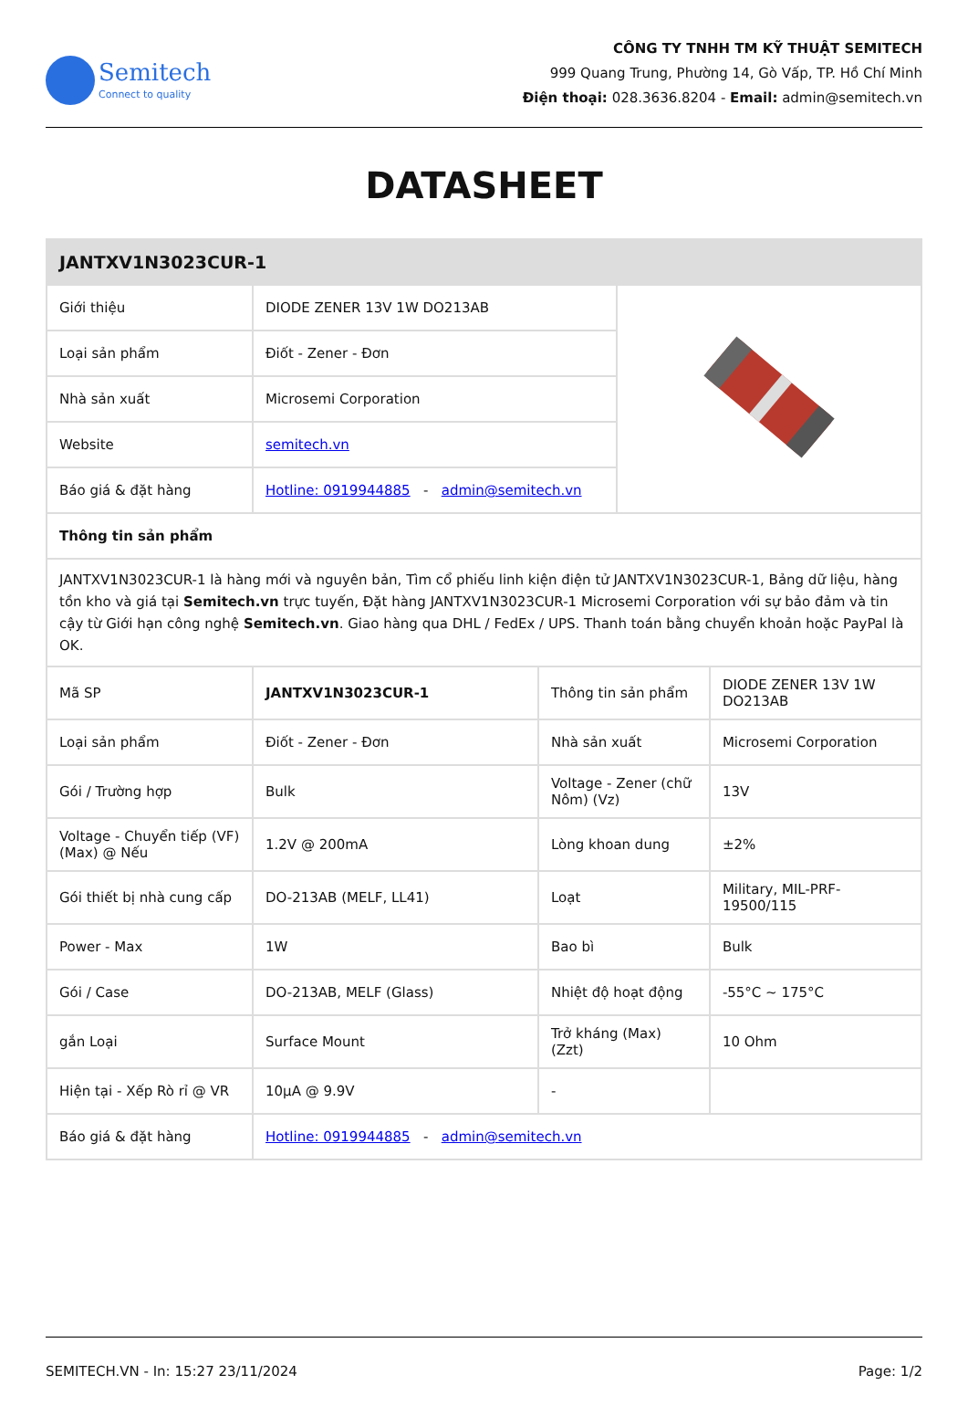Semitech
Connect to quality
CÔNG TY TNHH TM KỸ THUẬT SEMITECH
999 Quang Trung, Phường 14, Gò Vấp, TP. Hồ Chí Minh
Điện thoại: 028.3636.8204 - Email: admin@semitech.vn
DATASHEET
| JANTXV1N3023CUR-1 | | | | |
| --- | --- | --- | --- | --- |
| Giới thiệu | DIODE ZENER 13V 1W DO213AB | | | |
| Loại sản phẩm | Điốt - Zener - Đơn | | | |
| Nhà sản xuất | Microsemi Corporation | | | |
| Website | semitech.vn | | | |
| Báo giá & đặt hàng | Hotline: 0919944885 - admin@semitech.vn | | | |
| Thông tin sản phẩm | | | | |
| JANTXV1N3023CUR-1 là hàng mới và nguyên bản, Tìm cổ phiếu linh kiện điện tử JANTXV1N3023CUR-1, Bảng dữ liệu, hàng tồn kho và giá tại Semitech.vn trực tuyến, Đặt hàng JANTXV1N3023CUR-1 Microsemi Corporation với sự bảo đảm và tin cậy từ Giới hạn công nghệ Semitech.vn . Giao hàng qua DHL / FedEx / UPS. Thanh toán bằng chuyển khoản hoặc PayPal là OK. | | | | |
| Mã SP | JANTXV1N3023CUR-1 | Thông tin sản phẩm | | DIODE ZENER 13V 1W DO213AB |
| Loại sản phẩm | Điốt - Zener - Đơn | Nhà sản xuất | | Microsemi Corporation |
| Gói / Trường hợp | Bulk | Voltage - Zener (chữ Nôm) (Vz) | | 13V |
| Voltage - Chuyển tiếp (VF) (Max) @ Nếu | 1.2V @ 200mA | Lòng khoan dung | | ±2% |
| Gói thiết bị nhà cung cấp | DO-213AB (MELF, LL41) | Loạt | | Military, MIL-PRF-19500/115 |
| Power - Max | 1W | Bao bì | | Bulk |
| Gói / Case | DO-213AB, MELF (Glass) | Nhiệt độ hoạt động | | -55°C ~ 175°C |
| gắn Loại | Surface Mount | Trở kháng (Max) (Zzt) | | 10 Ohm |
| Hiện tại - Xếp Rò rỉ @ VR | 10µA @ 9.9V | - | | |
| Báo giá & đặt hàng | Hotline: 0919944885 - admin@semitech.vn | | | |
SEMITECH.VN - In: 15:27 23/11/2024 Page: 1/2